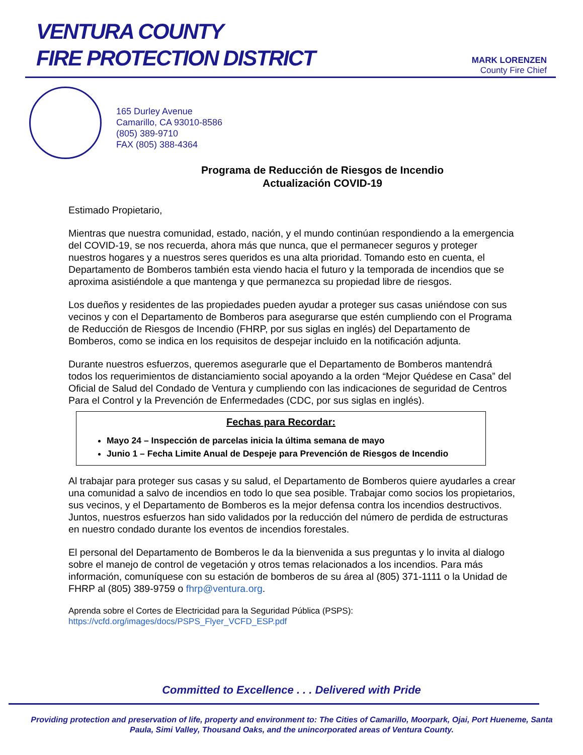VENTURA COUNTY
FIRE PROTECTION DISTRICT
MARK LORENZEN
County Fire Chief
165 Durley Avenue
Camarillo, CA 93010-8586
(805) 389-9710
FAX (805) 388-4364
Programa de Reducción de Riesgos de Incendio
Actualización COVID-19
Estimado Propietario,
Mientras que nuestra comunidad, estado, nación, y el mundo continúan respondiendo a la emergencia del COVID-19, se nos recuerda, ahora más que nunca, que el permanecer seguros y proteger nuestros hogares y a nuestros seres queridos es una alta prioridad. Tomando esto en cuenta, el Departamento de Bomberos también esta viendo hacia el futuro y la temporada de incendios que se aproxima asistiéndole a que mantenga y que permanezca su propiedad libre de riesgos.
Los dueños y residentes de las propiedades pueden ayudar a proteger sus casas uniéndose con sus vecinos y con el Departamento de Bomberos para asegurarse que estén cumpliendo con el Programa de Reducción de Riesgos de Incendio (FHRP, por sus siglas en inglés) del Departamento de Bomberos, como se indica en los requisitos de despejar incluido en la notificación adjunta.
Durante nuestros esfuerzos, queremos asegurarle que el Departamento de Bomberos mantendrá todos los requerimientos de distanciamiento social apoyando a la orden “Mejor Quédese en Casa” del Oficial de Salud del Condado de Ventura y cumpliendo con las indicaciones de seguridad de Centros Para el Control y la Prevención de Enfermedades (CDC, por sus siglas en inglés).
Fechas para Recordar:
Mayo 24 – Inspección de parcelas inicia la última semana de mayo
Junio 1 – Fecha Limite Anual de Despeje para Prevención de Riesgos de Incendio
Al trabajar para proteger sus casas y su salud, el Departamento de Bomberos quiere ayudarles a crear una comunidad a salvo de incendios en todo lo que sea posible. Trabajar como socios los propietarios, sus vecinos, y el Departamento de Bomberos es la mejor defensa contra los incendios destructivos. Juntos, nuestros esfuerzos han sido validados por la reducción del número de perdida de estructuras en nuestro condado durante los eventos de incendios forestales.
El personal del Departamento de Bomberos le da la bienvenida a sus preguntas y lo invita al dialogo sobre el manejo de control de vegetación y otros temas relacionados a los incendios. Para más información, comuníquese con su estación de bomberos de su área al (805) 371-1111 o la Unidad de FHRP al (805) 389-9759 o fhrp@ventura.org.
Aprenda sobre el Cortes de Electricidad para la Seguridad Pública (PSPS):
https://vcfd.org/images/docs/PSPS_Flyer_VCFD_ESP.pdf
Committed to Excellence . . . Delivered with Pride
Providing protection and preservation of life, property and environment to: The Cities of Camarillo, Moorpark, Ojai, Port Hueneme, Santa Paula, Simi Valley, Thousand Oaks, and the unincorporated areas of Ventura County.